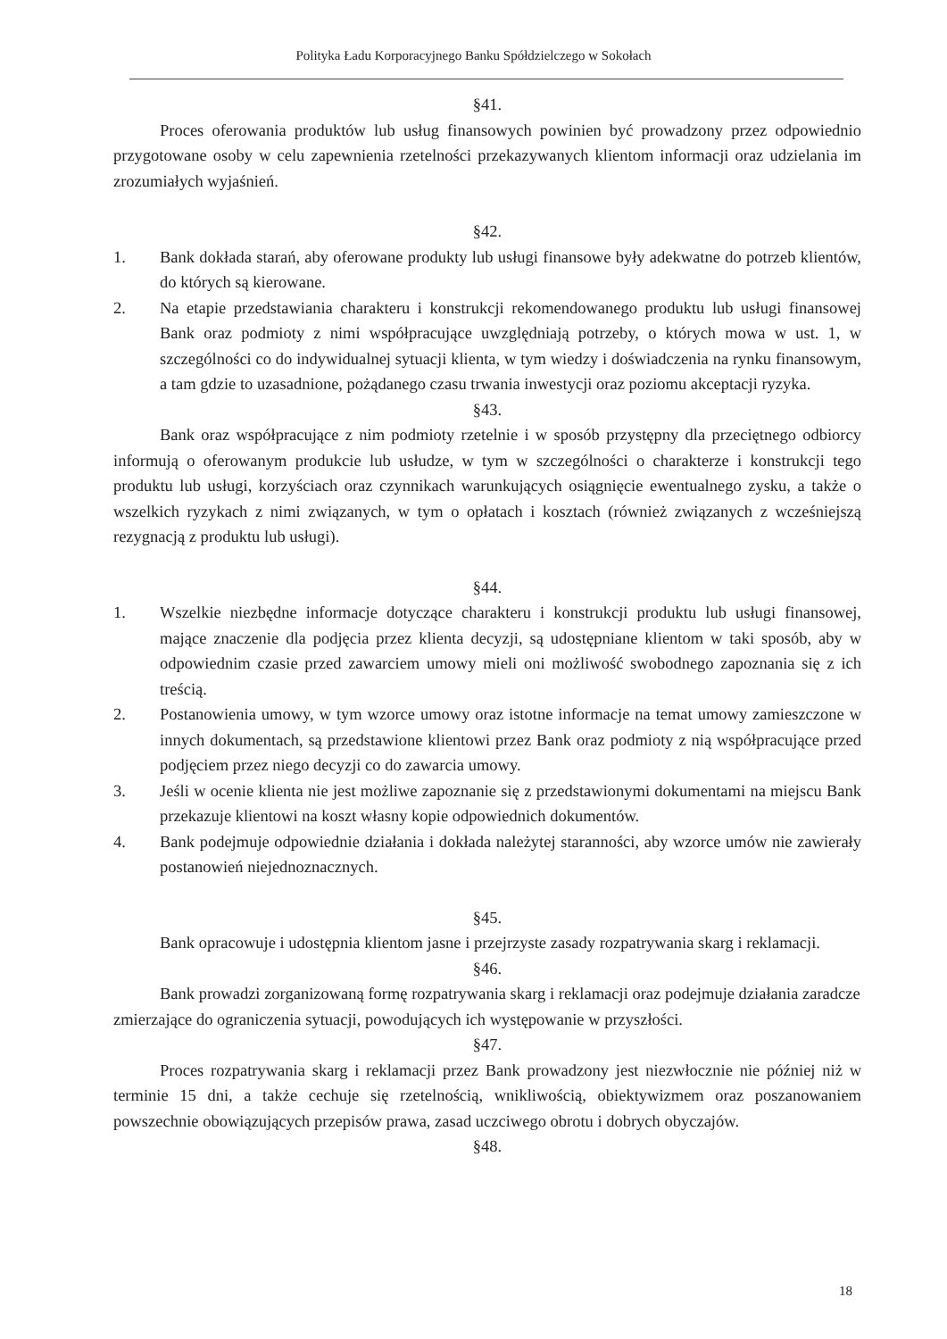Polityka Ładu Korporacyjnego Banku Spółdzielczego w Sokołach
§41.
Proces oferowania produktów lub usług finansowych powinien być prowadzony przez odpowiednio przygotowane osoby w celu zapewnienia rzetelności przekazywanych klientom informacji oraz udzielania im zrozumiałych wyjaśnień.
§42.
1. Bank dokłada starań, aby oferowane produkty lub usługi finansowe były adekwatne do potrzeb klientów, do których są kierowane.
2. Na etapie przedstawiania charakteru i konstrukcji rekomendowanego produktu lub usługi finansowej Bank oraz podmioty z nimi współpracujące uwzględniają potrzeby, o których mowa w ust. 1, w szczególności co do indywidualnej sytuacji klienta, w tym wiedzy i doświadczenia na rynku finansowym, a tam gdzie to uzasadnione, pożądanego czasu trwania inwestycji oraz poziomu akceptacji ryzyka.
§43.
Bank oraz współpracujące z nim podmioty rzetelnie i w sposób przystępny dla przeciętnego odbiorcy informują o oferowanym produkcie lub usłudze, w tym w szczególności o charakterze i konstrukcji tego produktu lub usługi, korzyściach oraz czynnikach warunkujących osiągnięcie ewentualnego zysku, a także o wszelkich ryzykach z nimi związanych, w tym o opłatach i kosztach (również związanych z wcześniejszą rezygnacją z produktu lub usługi).
§44.
1. Wszelkie niezbędne informacje dotyczące charakteru i konstrukcji produktu lub usługi finansowej, mające znaczenie dla podjęcia przez klienta decyzji, są udostępniane klientom w taki sposób, aby w odpowiednim czasie przed zawarciem umowy mieli oni możliwość swobodnego zapoznania się z ich treścią.
2. Postanowienia umowy, w tym wzorce umowy oraz istotne informacje na temat umowy zamieszczone w innych dokumentach, są przedstawione klientowi przez Bank oraz podmioty z nią współpracujące przed podjęciem przez niego decyzji co do zawarcia umowy.
3. Jeśli w ocenie klienta nie jest możliwe zapoznanie się z przedstawionymi dokumentami na miejscu Bank przekazuje klientowi na koszt własny kopie odpowiednich dokumentów.
4. Bank podejmuje odpowiednie działania i dokłada należytej staranności, aby wzorce umów nie zawierały postanowień niejednoznacznych.
§45.
Bank opracowuje i udostępnia klientom jasne i przejrzyste zasady rozpatrywania skarg i reklamacji.
§46.
Bank prowadzi zorganizowaną formę rozpatrywania skarg i reklamacji oraz podejmuje działania zaradcze zmierzające do ograniczenia sytuacji, powodujących ich występowanie w przyszłości.
§47.
Proces rozpatrywania skarg i reklamacji przez Bank prowadzony jest niezwłocznie nie później niż w terminie 15 dni, a także cechuje się rzetelnością, wnikliwością, obiektywizmem oraz poszanowaniem powszechnie obowiązujących przepisów prawa, zasad uczciwego obrotu i dobrych obyczajów.
§48.
18